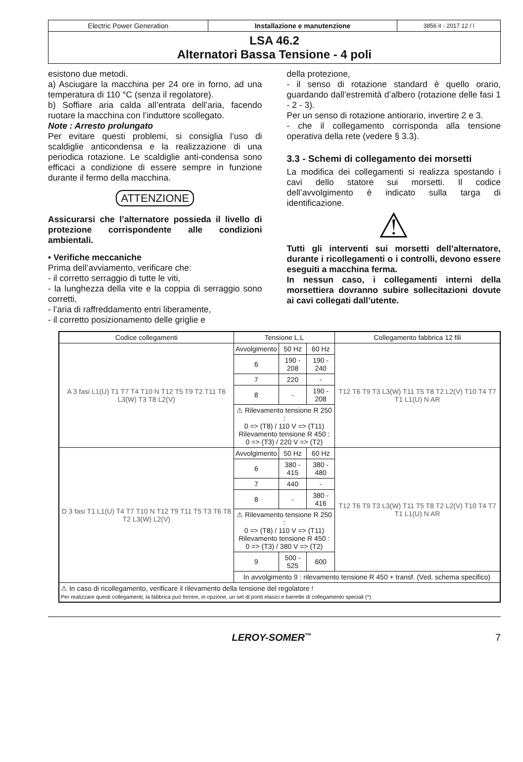| Electric Power Generation | Installazione e manutenzione | 3856 it - 2017.12 / l |
LSA 46.2
Alternatori Bassa Tensione - 4 poli
esistono due metodi.
a) Asciugare la macchina per 24 ore in forno, ad una temperatura di 110 °C (senza il regolatore).
b) Soffiare aria calda all’entrata dell’aria, facendo ruotare la macchina con l’induttore scollegato.
Note : Arresto prolungato
Per evitare questi problemi, si consiglia l’uso di scaldiglie anticondensa e la realizzazione di una periodica rotazione. Le scaldiglie anti-condensa sono efficaci a condizione di essere sempre in funzione durante il fermo della macchina.
ATTENZIONE
Assicurarsi che l’alternatore possieda il livello di protezione corrispondente alle condizioni ambientali.
• Verifiche meccaniche
Prima dell’avviamento, verificare che:
- il corretto serraggio di tutte le viti,
- la lunghezza della vite e la coppia di serraggio sono corretti,
- l’aria di raffreddamento entri liberamente,
- il corretto posizionamento delle griglie e
della protezione,
- il senso di rotazione standard è quello orario, guardando dall’estremità d’albero (rotazione delle fasi 1 - 2 - 3).
Per un senso di rotazione antiorario, invertire 2 e 3.
- che il collegamento corrisponda alla tensione operativa della rete (vedere § 3.3).
3.3 - Schemi di collegamento dei morsetti
La modifica dei collegamenti si realizza spostando i cavi dello statore sui morsetti. Il codice dell’avvolgimento è indicato sulla targa di identificazione.
⚠
Tutti gli interventi sui morsetti dell’alternatore, durante i ricollegamenti o i controlli, devono essere eseguiti a macchina ferma.
In nessun caso, i collegamenti interni della morsettiera dovranno subire sollecitazioni dovute ai cavi collegati dall’utente.
| Codice collegamenti | Tensione L.L | | | Collegamento fabbrica 12 fili |
| --- | --- | --- | --- | --- |
| A 3 fasi L1(U) T1 T7 T4 T10 N T12 T5 T9 T2 T11 T6 L3(W) T3 T8 L2(V) | Avvolgimento | 50 Hz | 60 Hz | T12 T6 T9 T3 L3(W) T11 T5 T8 T2 L2(V) T10 T4 T7 T1 L1(U) N AR |
| | 6 | 190 - 208 | 190 - 240 | |
| | 7 | 220 | - | |
| | 8 | - | 190 - 208 | |
| | ⚠ Rilevamento tensione R 250 : 0 => (T8) / 110 V => (T11) Rilevamento tensione R 450 : 0 => (T3) / 220 V => (T2) | | | |
| D 3 fasi T1 L1(U) T4 T7 T10 N T12 T9 T11 T5 T3 T6 T8 T2 L3(W) L2(V) | Avvolgimento | 50 Hz | 60 Hz | T12 T6 T9 T3 L3(W) T11 T5 T8 T2 L2(V) T10 T4 T7 T1 L1(U) N AR |
| | 6 | 380 - 415 | 380 - 480 | |
| | 7 | 440 | - | |
| | 8 | - | 380 - 416 | |
| | ⚠ Rilevamento tensione R 250 : 0 => (T8) / 110 V => (T11) Rilevamento tensione R 450 : 0 => (T3) / 380 V => (T2) | | | |
| | 9 | 500 - 525 | 600 | |
| | In avvolgimento 9 : rilevamento tensione R 450 + transf. (Ved. schema specifico) | | | |
| ⚠ In caso di ricollegamento, verificare il rilevamento della tensione del regolatore ! Per realizzare questi collegamenti; la fabbrica può fornire, in opzione, un set di ponti elasici e barrette di collegamento speciali (*) | | | | |
LEROY-SOMER<sup>™</sup> 7